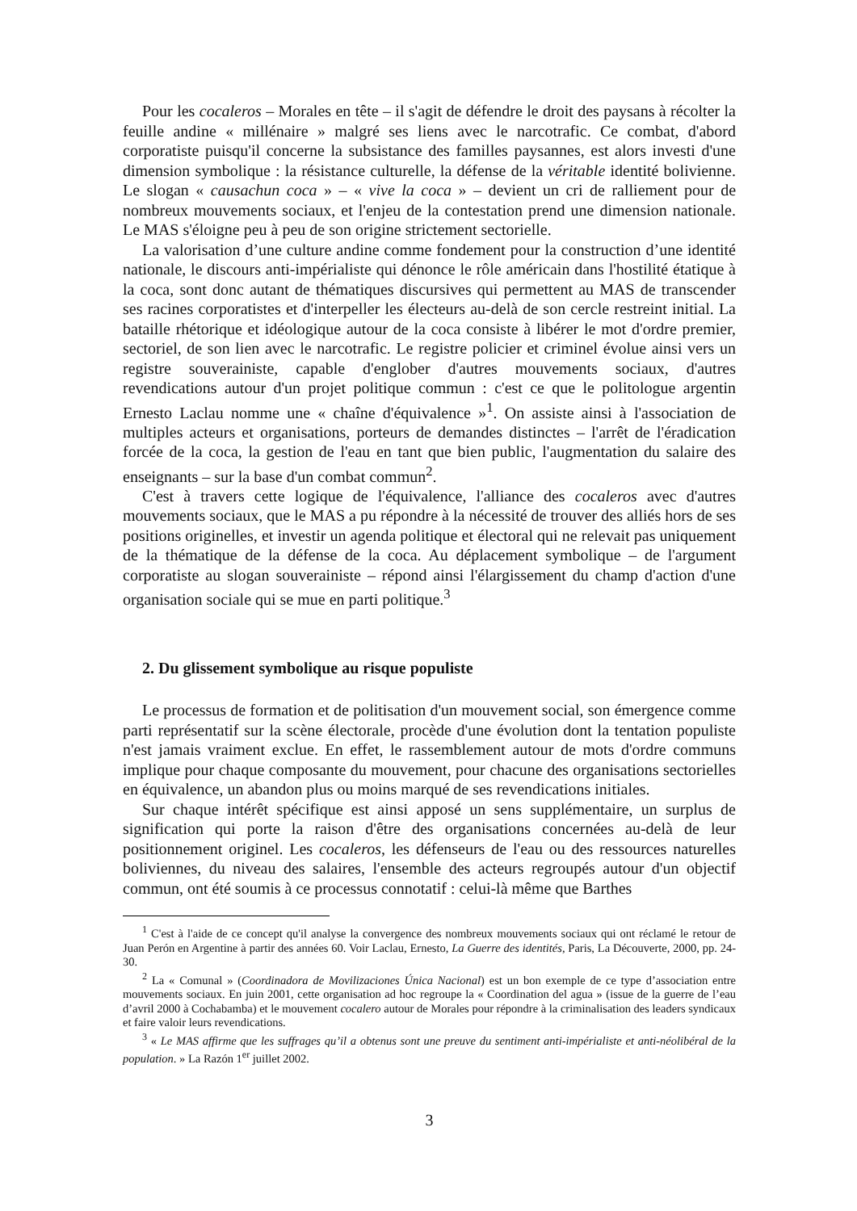Pour les cocaleros – Morales en tête – il s'agit de défendre le droit des paysans à récolter la feuille andine « millénaire » malgré ses liens avec le narcotrafic. Ce combat, d'abord corporatiste puisqu'il concerne la subsistance des familles paysannes, est alors investi d'une dimension symbolique : la résistance culturelle, la défense de la véritable identité bolivienne. Le slogan « causachun coca » – « vive la coca » – devient un cri de ralliement pour de nombreux mouvements sociaux, et l'enjeu de la contestation prend une dimension nationale. Le MAS s'éloigne peu à peu de son origine strictement sectorielle.
La valorisation d’une culture andine comme fondement pour la construction d’une identité nationale, le discours anti-impérialiste qui dénonce le rôle américain dans l'hostilité étatique à la coca, sont donc autant de thématiques discursives qui permettent au MAS de transcender ses racines corporatistes et d'interpeller les électeurs au-delà de son cercle restreint initial. La bataille rhétorique et idéologique autour de la coca consiste à libérer le mot d'ordre premier, sectoriel, de son lien avec le narcotrafic. Le registre policier et criminel évolue ainsi vers un registre souverainiste, capable d'englober d'autres mouvements sociaux, d'autres revendications autour d'un projet politique commun : c'est ce que le politologue argentin Ernesto Laclau nomme une « chaîne d'équivalence »<sup>1</sup>. On assiste ainsi à l'association de multiples acteurs et organisations, porteurs de demandes distinctes – l'arrêt de l'éradication forcée de la coca, la gestion de l'eau en tant que bien public, l'augmentation du salaire des enseignants – sur la base d'un combat commun<sup>2</sup>.
C'est à travers cette logique de l'équivalence, l'alliance des cocaleros avec d'autres mouvements sociaux, que le MAS a pu répondre à la nécessité de trouver des alliés hors de ses positions originelles, et investir un agenda politique et électoral qui ne relevait pas uniquement de la thématique de la défense de la coca. Au déplacement symbolique – de l'argument corporatiste au slogan souverainiste – répond ainsi l'élargissement du champ d'action d'une organisation sociale qui se mue en parti politique.<sup>3</sup>
2. Du glissement symbolique au risque populiste
Le processus de formation et de politisation d'un mouvement social, son émergence comme parti représentatif sur la scène électorale, procède d'une évolution dont la tentation populiste n'est jamais vraiment exclue. En effet, le rassemblement autour de mots d'ordre communs implique pour chaque composante du mouvement, pour chacune des organisations sectorielles en équivalence, un abandon plus ou moins marqué de ses revendications initiales.
Sur chaque intérêt spécifique est ainsi apposé un sens supplémentaire, un surplus de signification qui porte la raison d'être des organisations concernées au-delà de leur positionnement originel. Les cocaleros, les défenseurs de l'eau ou des ressources naturelles boliviennes, du niveau des salaires, l'ensemble des acteurs regroupés autour d'un objectif commun, ont été soumis à ce processus connotatif : celui-là même que Barthes
<sup>1</sup> C'est à l'aide de ce concept qu'il analyse la convergence des nombreux mouvements sociaux qui ont réclamé le retour de Juan Perón en Argentine à partir des années 60. Voir Laclau, Ernesto, La Guerre des identités, Paris, La Découverte, 2000, pp. 24-30.
<sup>2</sup> La « Comunal » (Coordinadora de Movilizaciones Única Nacional) est un bon exemple de ce type d’association entre mouvements sociaux. En juin 2001, cette organisation ad hoc regroupe la « Coordination del agua » (issue de la guerre de l’eau d’avril 2000 à Cochabamba) et le mouvement cocalero autour de Morales pour répondre à la criminalisation des leaders syndicaux et faire valoir leurs revendications.
<sup>3</sup> « Le MAS affirme que les suffrages qu’il a obtenus sont une preuve du sentiment anti-impérialiste et anti-néolibéral de la population. » La Razón 1<sup>er</sup> juillet 2002.
3